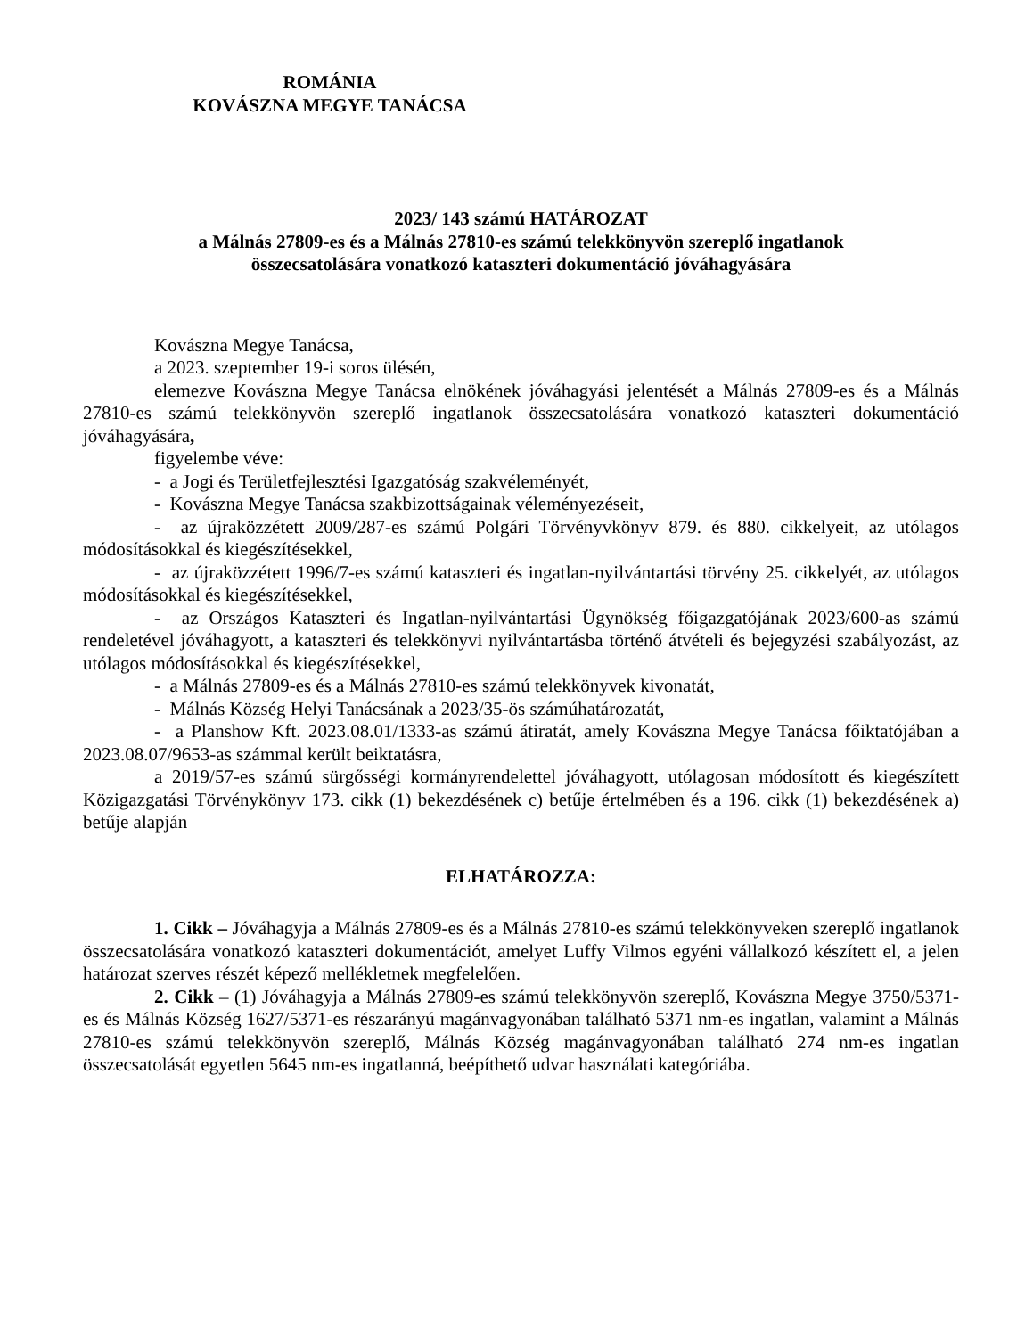ROMÁNIA
KOVÁSZNA MEGYE TANÁCSA
2023/ 143 számú HATÁROZAT
a Málnás 27809-es és a Málnás 27810-es számú telekkönyvön szereplő ingatlanok
összecsatolására vonatkozó kataszteri dokumentáció jóváhagyására
Kovászna Megye Tanácsa,
a 2023. szeptember 19-i soros ülésén,
elemezve Kovászna Megye Tanácsa elnökének jóváhagyási jelentését a Málnás 27809-es és a Málnás 27810-es számú telekkönyvön szereplő ingatlanok összecsatolására vonatkozó kataszteri dokumentáció jóváhagyására,
figyelembe véve:
- a Jogi és Területfejlesztési Igazgatóság szakvéleményét,
- Kovászna Megye Tanácsa szakbizottságainak véleményezéseit,
- az újraközzétett 2009/287-es számú Polgári Törvényvkönyv 879. és 880. cikkelyeit, az utólagos módosításokkal és kiegészítésekkel,
- az újraközzétett 1996/7-es számú kataszteri és ingatlan-nyilvántartási törvény 25. cikkelyét, az utólagos módosításokkal és kiegészítésekkel,
- az Országos Kataszteri és Ingatlan-nyilvántartási Ügynökség főigazgatójának 2023/600-as számú rendeletével jóváhagyott, a kataszteri és telekkönyvi nyilvántartásba történő átvételi és bejegyzési szabályozást, az utólagos módosításokkal és kiegészítésekkel,
- a Málnás 27809-es és a Málnás 27810-es számú telekkönyvek kivonatát,
- Málnás Község Helyi Tanácsának a 2023/35-ös számúhatározatát,
- a Planshow Kft. 2023.08.01/1333-as számú átiratát, amely Kovászna Megye Tanácsa főiktatójában a 2023.08.07/9653-as számmal került beiktatásra,
a 2019/57-es számú sürgősségi kormányrendelettel jóváhagyott, utólagosan módosított és kiegészített Közigazgatási Törvénykönyv 173. cikk (1) bekezdésének c) betűje értelmében és a 196. cikk (1) bekezdésének a) betűje alapján
ELHATÁROZZA:
1. Cikk – Jóváhagyja a Málnás 27809-es és a Málnás 27810-es számú telekkönyveken szereplő ingatlanok összecsatolására vonatkozó kataszteri dokumentációt, amelyet Luffy Vilmos egyéni vállalkozó készített el, a jelen határozat szerves részét képező mellékletnek megfelelően.
2. Cikk – (1) Jóváhagyja a Málnás 27809-es számú telekkönyvön szereplő, Kovászna Megye 3750/5371-es és Málnás Község 1627/5371-es részarányú magánvagyonában található 5371 nm-es ingatlan, valamint a Málnás 27810-es számú telekkönyvön szereplő, Málnás Község magánvagyonában található 274 nm-es ingatlan összecsatolását egyetlen 5645 nm-es ingatlanná, beépíthető udvar használati kategóriába.